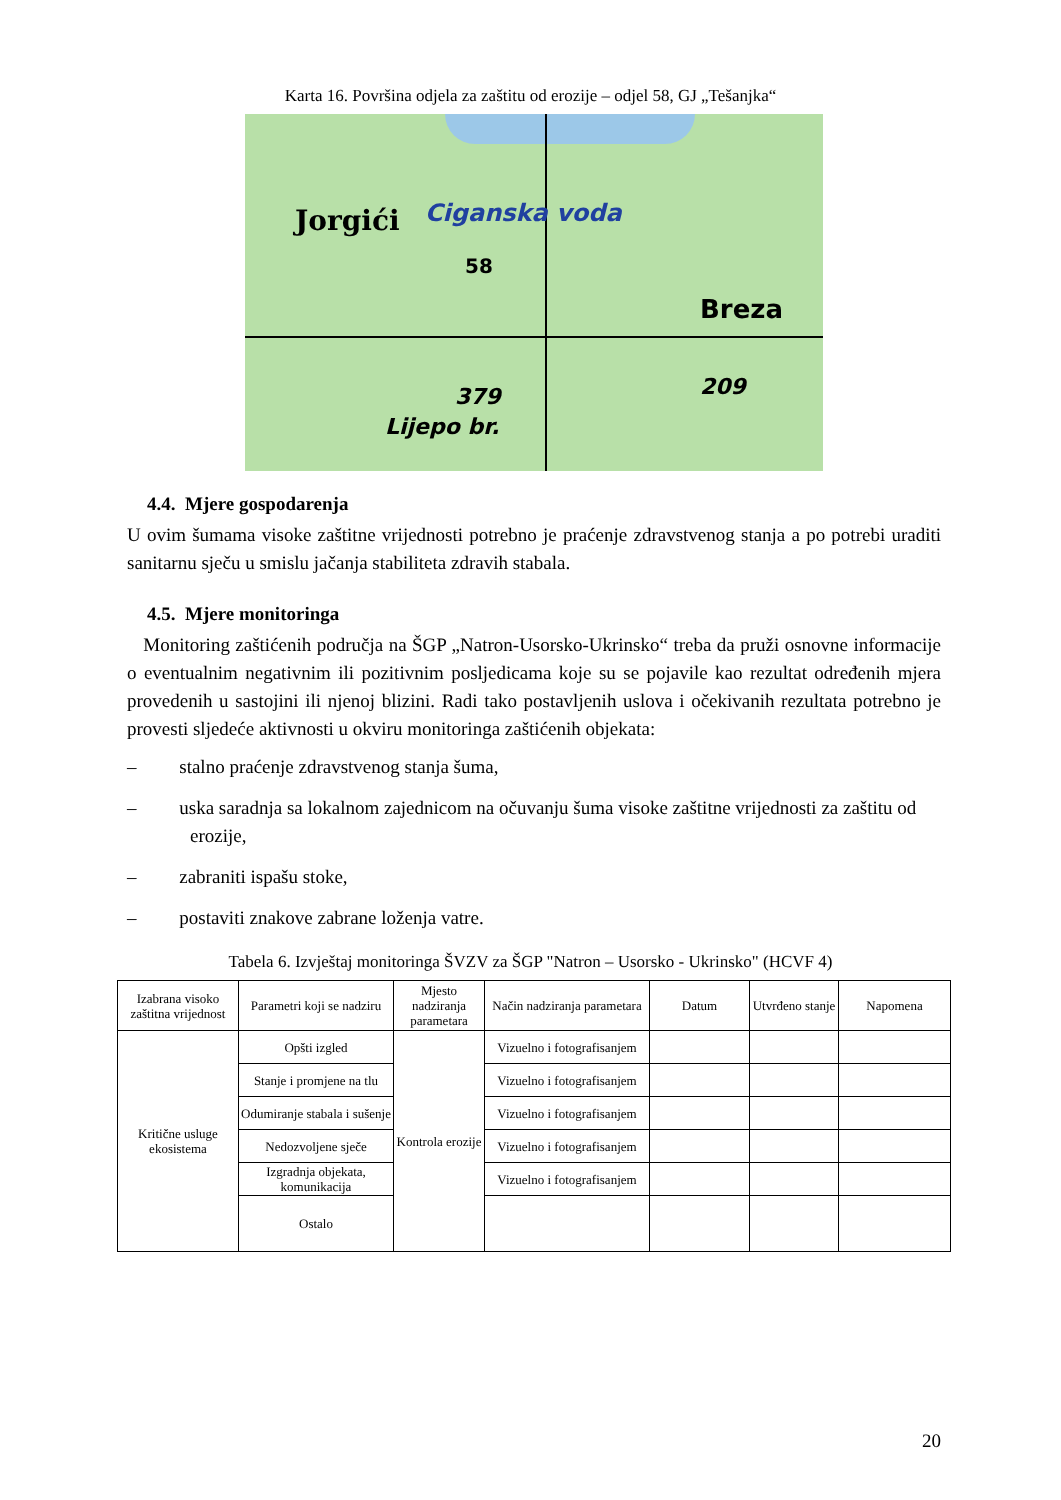Karta 16. Površina odjela za zaštitu od erozije – odjel 58, GJ „Tešanjka“
Jorgići Ciganska voda
58
Breza
209 379
Lijepo br.
4.4. Mjere gospodarenja
U ovim šumama visoke zaštitne vrijednosti potrebno je praćenje zdravstvenog stanja a po potrebi uraditi sanitarnu sječu u smislu jačanja stabiliteta zdravih stabala.
4.5. Mjere monitoringa
Monitoring zaštićenih područja na ŠGP „Natron-Usorsko-Ukrinsko“ treba da pruži osnovne informacije o eventualnim negativnim ili pozitivnim posljedicama koje su se pojavile kao rezultat određenih mjera provedenih u sastojini ili njenoj blizini. Radi tako postavljenih uslova i očekivanih rezultata potrebno je provesti sljedeće aktivnosti u okviru monitoringa zaštićenih objekata:
– stalno praćenje zdravstvenog stanja šuma,
– uska saradnja sa lokalnom zajednicom na očuvanju šuma visoke zaštitne vrijednosti za zaštitu od erozije,
– zabraniti ispašu stoke,
– postaviti znakove zabrane loženja vatre.
Tabela 6. Izvještaj monitoringa ŠVZV za ŠGP "Natron – Usorsko - Ukrinsko" (HCVF 4)
| Izabrana visoko zaštitna vrijednost | Parametri koji se nadziru | Mjesto nadziranja parametara | Način nadziranja parametara | Datum | Utvrđeno stanje | Napomena |
| --- | --- | --- | --- | --- | --- | --- |
| Kritične usluge ekosistema | Opšti izgled | Kontrola erozije | Vizuelno i fotografisanjem | | | |
| | Stanje i promjene na tlu | | Vizuelno i fotografisanjem | | | |
| | Odumiranje stabala i sušenje | | Vizuelno i fotografisanjem | | | |
| | Nedozvoljene sječe | | Vizuelno i fotografisanjem | | | |
| | Izgradnja objekata, komunikacija | | Vizuelno i fotografisanjem | | | |
| | Ostalo | | | | | |
20